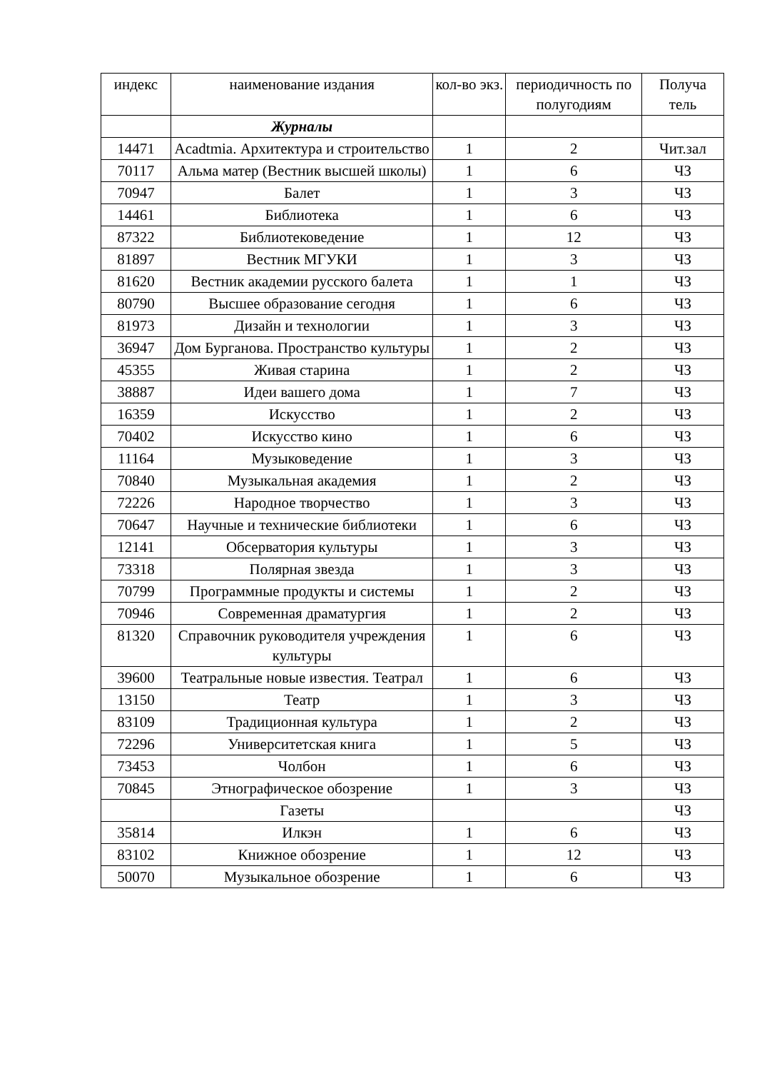| индекс | наименование издания | кол-во экз. | периодичность по полугодиям | Получа тель |
| --- | --- | --- | --- | --- |
| | Журналы | | | |
| 14471 | Acadtmia. Архитектура и строительство | 1 | 2 | Чит.зал |
| 70117 | Альма матер (Вестник высшей школы) | 1 | 6 | ЧЗ |
| 70947 | Балет | 1 | 3 | ЧЗ |
| 14461 | Библиотека | 1 | 6 | ЧЗ |
| 87322 | Библиотековедение | 1 | 12 | ЧЗ |
| 81897 | Вестник МГУКИ | 1 | 3 | ЧЗ |
| 81620 | Вестник академии русского балета | 1 | 1 | ЧЗ |
| 80790 | Высшее образование сегодня | 1 | 6 | ЧЗ |
| 81973 | Дизайн и технологии | 1 | 3 | ЧЗ |
| 36947 | Дом Бурганова. Пространство культуры | 1 | 2 | ЧЗ |
| 45355 | Живая старина | 1 | 2 | ЧЗ |
| 38887 | Идеи вашего дома | 1 | 7 | ЧЗ |
| 16359 | Искусство | 1 | 2 | ЧЗ |
| 70402 | Искусство кино | 1 | 6 | ЧЗ |
| 11164 | Музыковедение | 1 | 3 | ЧЗ |
| 70840 | Музыкальная академия | 1 | 2 | ЧЗ |
| 72226 | Народное творчество | 1 | 3 | ЧЗ |
| 70647 | Научные и технические библиотеки | 1 | 6 | ЧЗ |
| 12141 | Обсерватория культуры | 1 | 3 | ЧЗ |
| 73318 | Полярная звезда | 1 | 3 | ЧЗ |
| 70799 | Программные продукты и системы | 1 | 2 | ЧЗ |
| 70946 | Современная драматургия | 1 | 2 | ЧЗ |
| 81320 | Справочник руководителя учреждения культуры | 1 | 6 | ЧЗ |
| 39600 | Театральные новые известия. Театрал | 1 | 6 | ЧЗ |
| 13150 | Театр | 1 | 3 | ЧЗ |
| 83109 | Традиционная культура | 1 | 2 | ЧЗ |
| 72296 | Университетская книга | 1 | 5 | ЧЗ |
| 73453 | Чолбон | 1 | 6 | ЧЗ |
| 70845 | Этнографическое обозрение | 1 | 3 | ЧЗ |
| | Газеты | | | ЧЗ |
| 35814 | Илкэн | 1 | 6 | ЧЗ |
| 83102 | Книжное обозрение | 1 | 12 | ЧЗ |
| 50070 | Музыкальное обозрение | 1 | 6 | ЧЗ |